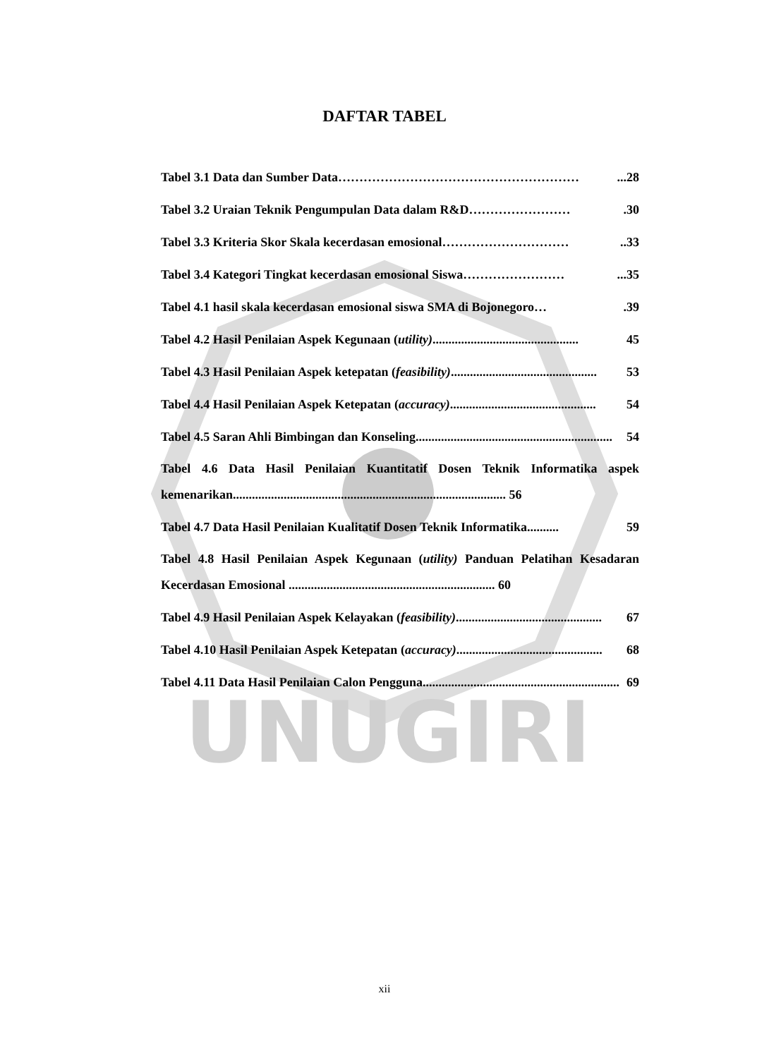UNUGIRI
DAFTAR TABEL
Tabel 3.1 Data dan Sumber Data …………………………………………………...28
Tabel 3.2 Uraian Teknik Pengumpulan Data dalam R&D …………………….30
Tabel 3.3 Kriteria Skor Skala kecerdasan emosional …………………………..33
Tabel 3.4 Kategori Tingkat kecerdasan emosional Siswa ……………………...35
Tabel 4.1 hasil skala kecerdasan emosional siswa SMA di Bojonegoro ….39
Tabel 4.2 Hasil Penilaian Aspek Kegunaan (utility).............................................. 45
Tabel 4.3 Hasil Penilaian Aspek ketepatan (feasibility).............................................. 53
Tabel 4.4 Hasil Penilaian Aspek Ketepatan (accuracy).............................................. 54
Tabel 4.5 Saran Ahli Bimbingan dan Konseling .............................................................. 54
Tabel 4.6 Data Hasil Penilaian Kuantitatif Dosen Teknik Informatika aspek kemenarikan...................................................................................... 56
Tabel 4.7 Data Hasil Penilaian Kualitatif Dosen Teknik Informatika.......... 59
Tabel 4.8 Hasil Penilaian Aspek Kegunaan (utility) Panduan Pelatihan Kesadaran Kecerdasan Emosional ................................................................. 60
Tabel 4.9 Hasil Penilaian Aspek Kelayakan (feasibility).............................................. 67
Tabel 4.10 Hasil Penilaian Aspek Ketepatan (accuracy).............................................. 68
Tabel 4.11 Data Hasil Penilaian Calon Pengguna .............................................................. 69
xii